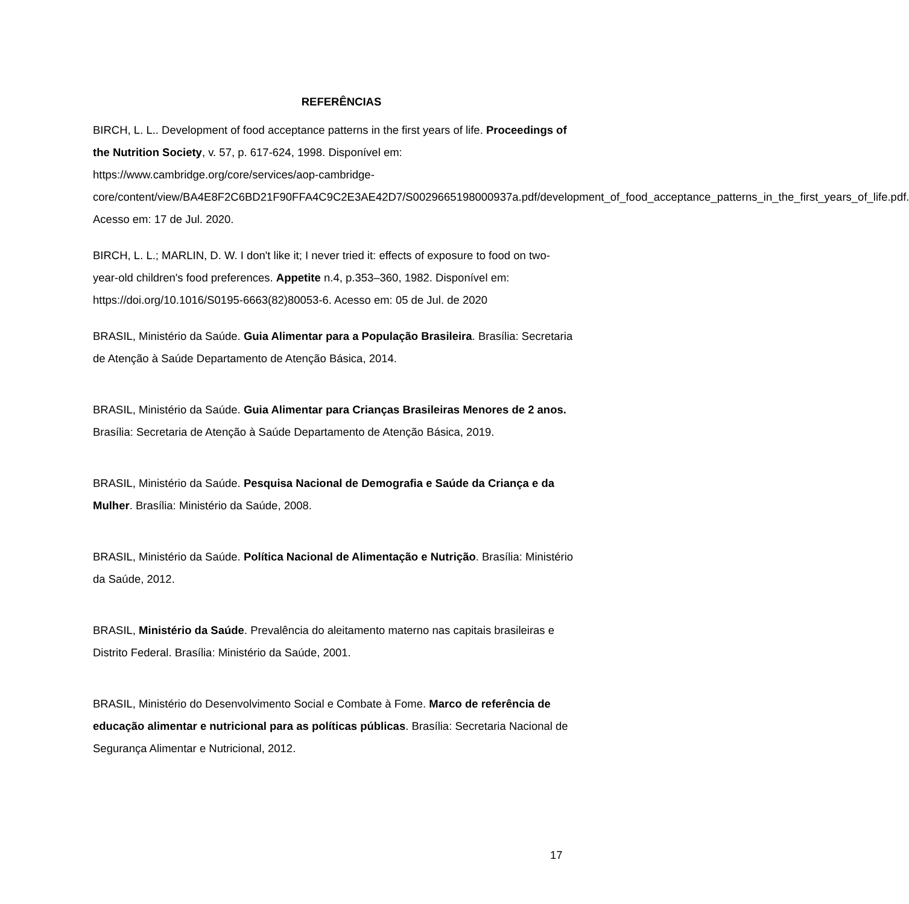REFERÊNCIAS
BIRCH, L. L.. Development of food acceptance patterns in the first years of life. Proceedings of the Nutrition Society, v. 57, p. 617-624, 1998. Disponível em: https://www.cambridge.org/core/services/aop-cambridge-core/content/view/BA4E8F2C6BD21F90FFA4C9C2E3AE42D7/S0029665198000937a.pdf/development_of_food_acceptance_patterns_in_the_first_years_of_life.pdf. Acesso em: 17 de Jul. 2020.
BIRCH, L. L.; MARLIN, D. W. I don't like it; I never tried it: effects of exposure to food on two-year-old children's food preferences. Appetite n.4, p.353–360, 1982. Disponível em: https://doi.org/10.1016/S0195-6663(82)80053-6. Acesso em: 05 de Jul. de 2020
BRASIL, Ministério da Saúde. Guia Alimentar para a População Brasileira. Brasília: Secretaria de Atenção à Saúde Departamento de Atenção Básica, 2014.
BRASIL, Ministério da Saúde. Guia Alimentar para Crianças Brasileiras Menores de 2 anos. Brasília: Secretaria de Atenção à Saúde Departamento de Atenção Básica, 2019.
BRASIL, Ministério da Saúde. Pesquisa Nacional de Demografia e Saúde da Criança e da Mulher. Brasília: Ministério da Saúde, 2008.
BRASIL, Ministério da Saúde. Política Nacional de Alimentação e Nutrição. Brasília: Ministério da Saúde, 2012.
BRASIL, Ministério da Saúde. Prevalência do aleitamento materno nas capitais brasileiras e Distrito Federal. Brasília: Ministério da Saúde, 2001.
BRASIL, Ministério do Desenvolvimento Social e Combate à Fome. Marco de referência de educação alimentar e nutricional para as políticas públicas. Brasília: Secretaria Nacional de Segurança Alimentar e Nutricional, 2012.
17